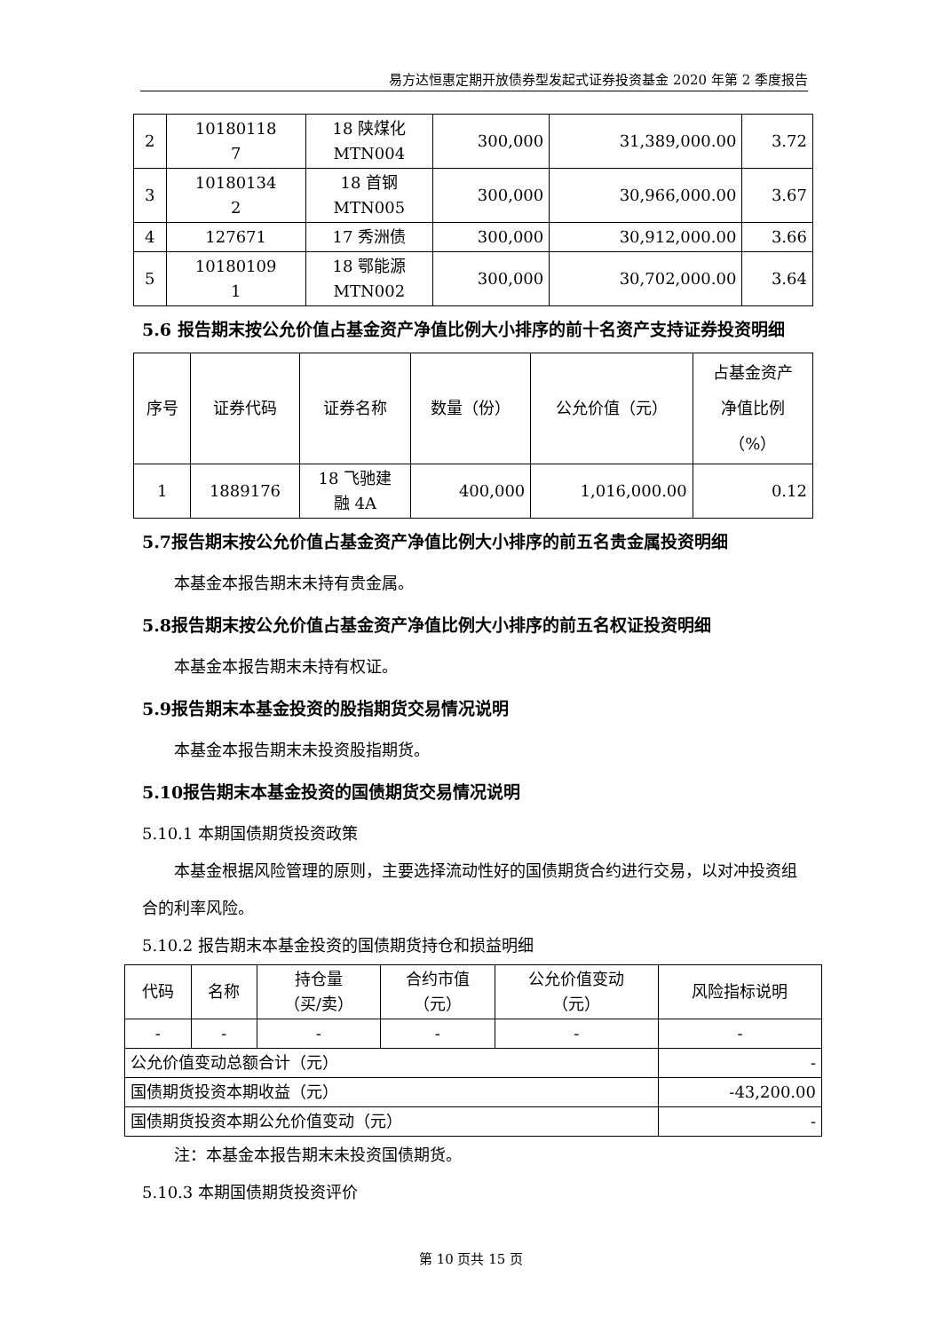易方达恒惠定期开放债券型发起式证券投资基金 2020 年第 2 季度报告
| 2 | 10180118 7 | 18 陕煤化 MTN004 | 300,000 | 31,389,000.00 | 3.72 |
| 3 | 10180134 2 | 18 首钢 MTN005 | 300,000 | 30,966,000.00 | 3.67 |
| 4 | 127671 | 17 秀洲债 | 300,000 | 30,912,000.00 | 3.66 |
| 5 | 10180109 1 | 18 鄂能源 MTN002 | 300,000 | 30,702,000.00 | 3.64 |
5.6 报告期末按公允价值占基金资产净值比例大小排序的前十名资产支持证券投资明细
| 序号 | 证券代码 | 证券名称 | 数量（份） | 公允价值（元） | 占基金资产 净值比例 （%） |
| --- | --- | --- | --- | --- | --- |
| 1 | 1889176 | 18 飞驰建 融 4A | 400,000 | 1,016,000.00 | 0.12 |
5.7报告期末按公允价值占基金资产净值比例大小排序的前五名贵金属投资明细
本基金本报告期末未持有贵金属。
5.8报告期末按公允价值占基金资产净值比例大小排序的前五名权证投资明细
本基金本报告期末未持有权证。
5.9报告期末本基金投资的股指期货交易情况说明
本基金本报告期末未投资股指期货。
5.10报告期末本基金投资的国债期货交易情况说明
5.10.1 本期国债期货投资政策
本基金根据风险管理的原则，主要选择流动性好的国债期货合约进行交易，以对冲投资组合的利率风险。
5.10.2 报告期末本基金投资的国债期货持仓和损益明细
| 代码 | 名称 | 持仓量 （买/卖） | 合约市值 （元） | 公允价值变动 （元） | 风险指标说明 |
| --- | --- | --- | --- | --- | --- |
| - | - | - | - | - | - |
| 公允价值变动总额合计（元） | | | | | - |
| 国债期货投资本期收益（元） | | | | | -43,200.00 |
| 国债期货投资本期公允价值变动（元） | | | | | - |
注：本基金本报告期末未投资国债期货。
5.10.3 本期国债期货投资评价
第 10 页共 15 页